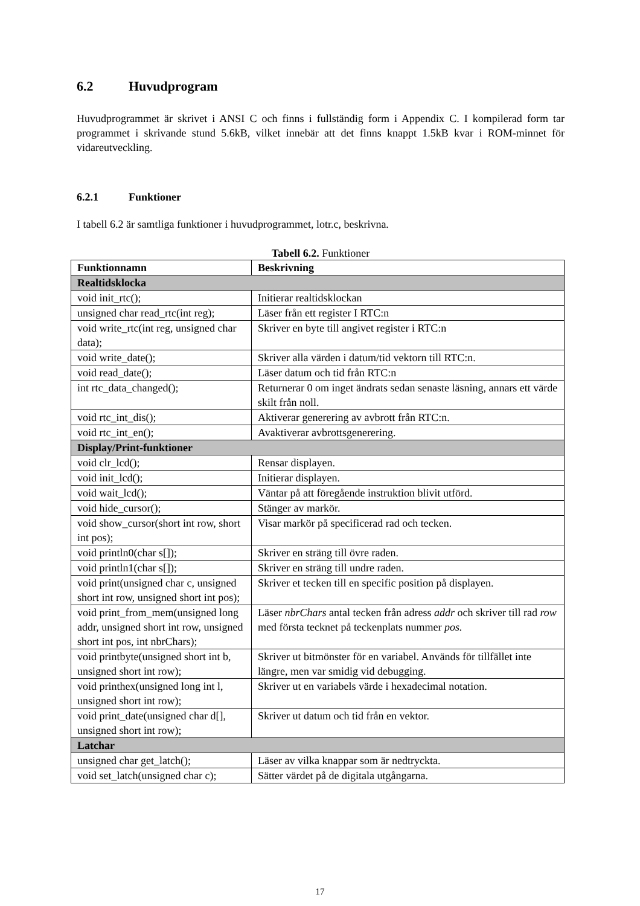6.2 Huvudprogram
Huvudprogrammet är skrivet i ANSI C och finns i fullständig form i Appendix C. I kompilerad form tar programmet i skrivande stund 5.6kB, vilket innebär att det finns knappt 1.5kB kvar i ROM-minnet för vidareutveckling.
6.2.1 Funktioner
I tabell 6.2 är samtliga funktioner i huvudprogrammet, lotr.c, beskrivna.
Tabell 6.2. Funktioner
| Funktionnamn | Beskrivning |
| --- | --- |
| Realtidsklocka | |
| void init_rtc(); | Initierar realtidsklockan |
| unsigned char read_rtc(int reg); | Läser från ett register I RTC:n |
| void write_rtc(int reg, unsigned char data); | Skriver en byte till angivet register i RTC:n |
| void write_date(); | Skriver alla värden i datum/tid vektorn till RTC:n. |
| void read_date(); | Läser datum och tid från RTC:n |
| int rtc_data_changed(); | Returnerar 0 om inget ändrats sedan senaste läsning, annars ett värde skilt från noll. |
| void rtc_int_dis(); | Aktiverar generering av avbrott från RTC:n. |
| void rtc_int_en(); | Avaktiverar avbrottsgenerering. |
| Display/Print-funktioner | |
| void clr_lcd(); | Rensar displayen. |
| void init_lcd(); | Initierar displayen. |
| void wait_lcd(); | Väntar på att föregående instruktion blivit utförd. |
| void hide_cursor(); | Stänger av markör. |
| void show_cursor(short int row, short int pos); | Visar markör på specificerad rad och tecken. |
| void println0(char s[]); | Skriver en sträng till övre raden. |
| void println1(char s[]); | Skriver en sträng till undre raden. |
| void print(unsigned char c, unsigned short int row, unsigned short int pos); | Skriver et tecken till en specific position på displayen. |
| void print_from_mem(unsigned long addr, unsigned short int row, unsigned short int pos, int nbrChars); | Läser nbrChars antal tecken från adress addr och skriver till rad row med första tecknet på teckenplats nummer pos. |
| void printbyte(unsigned short int b, unsigned short int row); | Skriver ut bitmönster för en variabel. Används för tillfället inte längre, men var smidig vid debugging. |
| void printhex(unsigned long int l, unsigned short int row); | Skriver ut en variabels värde i hexadecimal notation. |
| void print_date(unsigned char d[], unsigned short int row); | Skriver ut datum och tid från en vektor. |
| Latchar | |
| unsigned char get_latch(); | Läser av vilka knappar som är nedtryckta. |
| void set_latch(unsigned char c); | Sätter värdet på de digitala utgångarna. |
17